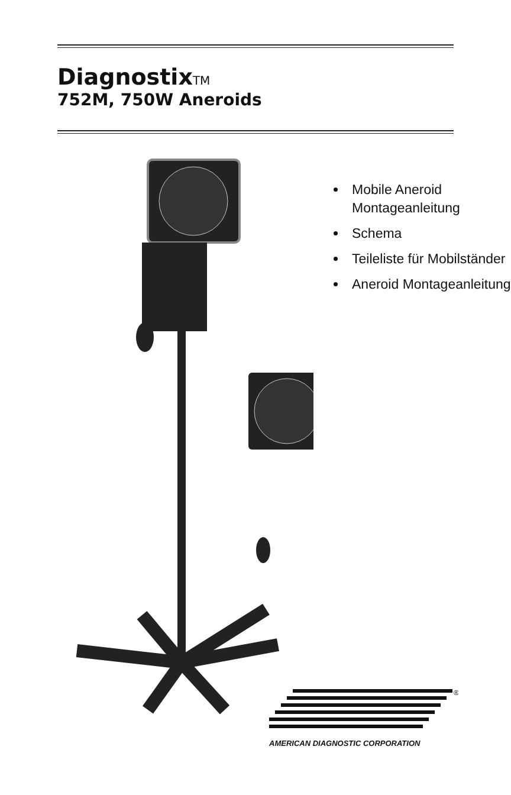DiagnostixTM
752M, 750W Aneroids
Mobile Aneroid Montageanleitung
Schema
Teileliste für Mobilständer
Aneroid Montageanleitung
®
AMERICAN DIAGNOSTIC CORPORATION